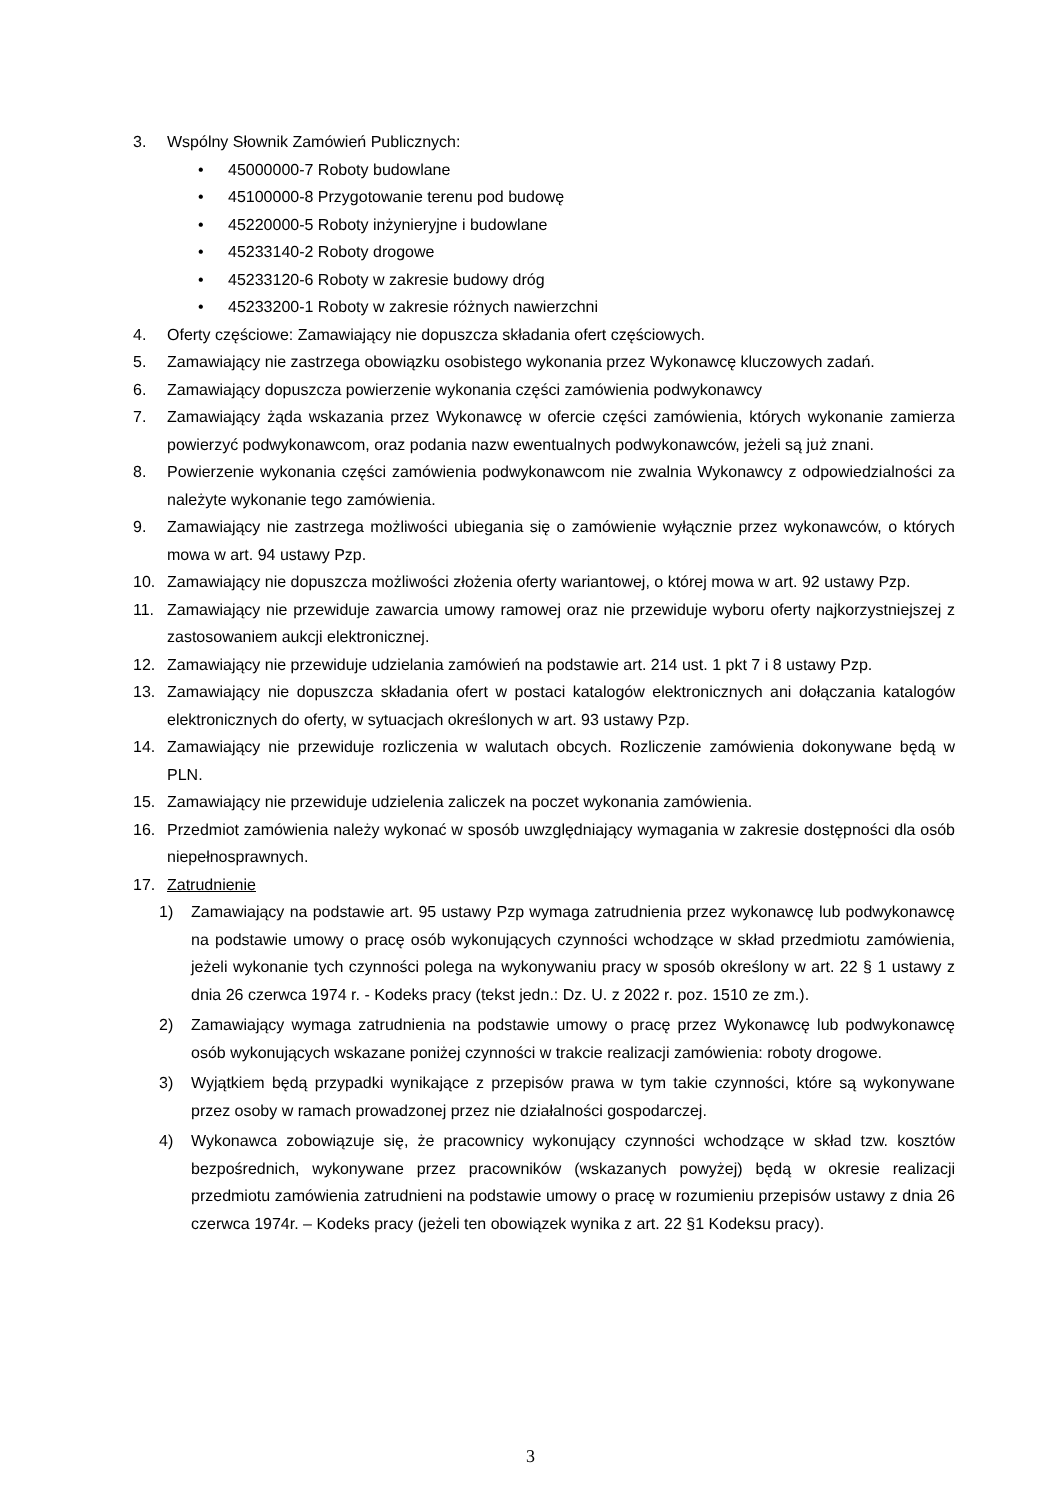3. Wspólny Słownik Zamówień Publicznych:
• 45000000-7 Roboty budowlane
• 45100000-8 Przygotowanie terenu pod budowę
• 45220000-5 Roboty inżynieryjne i budowlane
• 45233140-2 Roboty drogowe
• 45233120-6 Roboty w zakresie budowy dróg
• 45233200-1 Roboty w zakresie różnych nawierzchni
4. Oferty częściowe: Zamawiający nie dopuszcza składania ofert częściowych.
5. Zamawiający nie zastrzega obowiązku osobistego wykonania przez Wykonawcę kluczowych zadań.
6. Zamawiający dopuszcza powierzenie wykonania części zamówienia podwykonawcy
7. Zamawiający żąda wskazania przez Wykonawcę w ofercie części zamówienia, których wykonanie zamierza powierzyć podwykonawcom, oraz podania nazw ewentualnych podwykonawców, jeżeli są już znani.
8. Powierzenie wykonania części zamówienia podwykonawcom nie zwalnia Wykonawcy z odpowiedzialności za należyte wykonanie tego zamówienia.
9. Zamawiający nie zastrzega możliwości ubiegania się o zamówienie wyłącznie przez wykonawców, o których mowa w art. 94 ustawy Pzp.
10. Zamawiający nie dopuszcza możliwości złożenia oferty wariantowej, o której mowa w art. 92 ustawy Pzp.
11. Zamawiający nie przewiduje zawarcia umowy ramowej oraz nie przewiduje wyboru oferty najkorzystniejszej z zastosowaniem aukcji elektronicznej.
12. Zamawiający nie przewiduje udzielania zamówień na podstawie art. 214 ust. 1 pkt 7 i 8 ustawy Pzp.
13. Zamawiający nie dopuszcza składania ofert w postaci katalogów elektronicznych ani dołączania katalogów elektronicznych do oferty, w sytuacjach określonych w art. 93 ustawy Pzp.
14. Zamawiający nie przewiduje rozliczenia w walutach obcych. Rozliczenie zamówienia dokonywane będą w PLN.
15. Zamawiający nie przewiduje udzielenia zaliczek na poczet wykonania zamówienia.
16. Przedmiot zamówienia należy wykonać w sposób uwzględniający wymagania w zakresie dostępności dla osób niepełnosprawnych.
17. Zatrudnienie
1) Zamawiający na podstawie art. 95 ustawy Pzp wymaga zatrudnienia przez wykonawcę lub podwykonawcę na podstawie umowy o pracę osób wykonujących czynności wchodzące w skład przedmiotu zamówienia, jeżeli wykonanie tych czynności polega na wykonywaniu pracy w sposób określony w art. 22 § 1 ustawy z dnia 26 czerwca 1974 r. - Kodeks pracy (tekst jedn.: Dz. U. z 2022 r. poz. 1510 ze zm.).
2) Zamawiający wymaga zatrudnienia na podstawie umowy o pracę przez Wykonawcę lub podwykonawcę osób wykonujących wskazane poniżej czynności w trakcie realizacji zamówienia: roboty drogowe.
3) Wyjątkiem będą przypadki wynikające z przepisów prawa w tym takie czynności, które są wykonywane przez osoby w ramach prowadzonej przez nie działalności gospodarczej.
4) Wykonawca zobowiązuje się, że pracownicy wykonujący czynności wchodzące w skład tzw. kosztów bezpośrednich, wykonywane przez pracowników (wskazanych powyżej) będą w okresie realizacji przedmiotu zamówienia zatrudnieni na podstawie umowy o pracę w rozumieniu przepisów ustawy z dnia 26 czerwca 1974r. – Kodeks pracy (jeżeli ten obowiązek wynika z art. 22 §1 Kodeksu pracy).
3